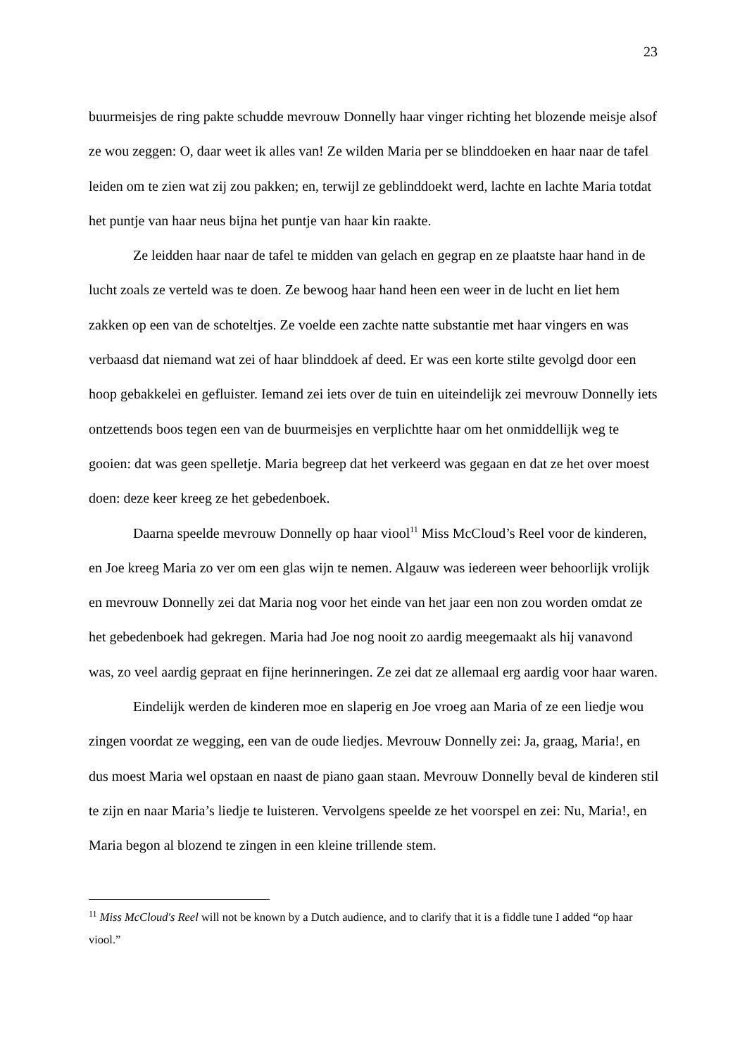23
buurmeisjes de ring pakte schudde mevrouw Donnelly haar vinger richting het blozende meisje alsof ze wou zeggen: O, daar weet ik alles van! Ze wilden Maria per se blinddoeken en haar naar de tafel leiden om te zien wat zij zou pakken; en, terwijl ze geblinddoekt werd, lachte en lachte Maria totdat het puntje van haar neus bijna het puntje van haar kin raakte.
Ze leidden haar naar de tafel te midden van gelach en gegrap en ze plaatste haar hand in de lucht zoals ze verteld was te doen. Ze bewoog haar hand heen een weer in de lucht en liet hem zakken op een van de schoteltjes. Ze voelde een zachte natte substantie met haar vingers en was verbaasd dat niemand wat zei of haar blinddoek af deed. Er was een korte stilte gevolgd door een hoop gebakkelei en gefluister. Iemand zei iets over de tuin en uiteindelijk zei mevrouw Donnelly iets ontzettends boos tegen een van de buurmeisjes en verplichtte haar om het onmiddellijk weg te gooien: dat was geen spelletje. Maria begreep dat het verkeerd was gegaan en dat ze het over moest doen: deze keer kreeg ze het gebedenboek.
Daarna speelde mevrouw Donnelly op haar viool<sup>11</sup> Miss McCloud’s Reel voor de kinderen, en Joe kreeg Maria zo ver om een glas wijn te nemen. Algauw was iedereen weer behoorlijk vrolijk en mevrouw Donnelly zei dat Maria nog voor het einde van het jaar een non zou worden omdat ze het gebedenboek had gekregen. Maria had Joe nog nooit zo aardig meegemaakt als hij vanavond was, zo veel aardig gepraat en fijne herinneringen. Ze zei dat ze allemaal erg aardig voor haar waren.
Eindelijk werden de kinderen moe en slaperig en Joe vroeg aan Maria of ze een liedje wou zingen voordat ze wegging, een van de oude liedjes. Mevrouw Donnelly zei: Ja, graag, Maria!, en dus moest Maria wel opstaan en naast de piano gaan staan. Mevrouw Donnelly beval de kinderen stil te zijn en naar Maria’s liedje te luisteren. Vervolgens speelde ze het voorspel en zei: Nu, Maria!, en Maria begon al blozend te zingen in een kleine trillende stem.
<sup>11</sup> Miss McCloud's Reel will not be known by a Dutch audience, and to clarify that it is a fiddle tune I added “op haar viool.”